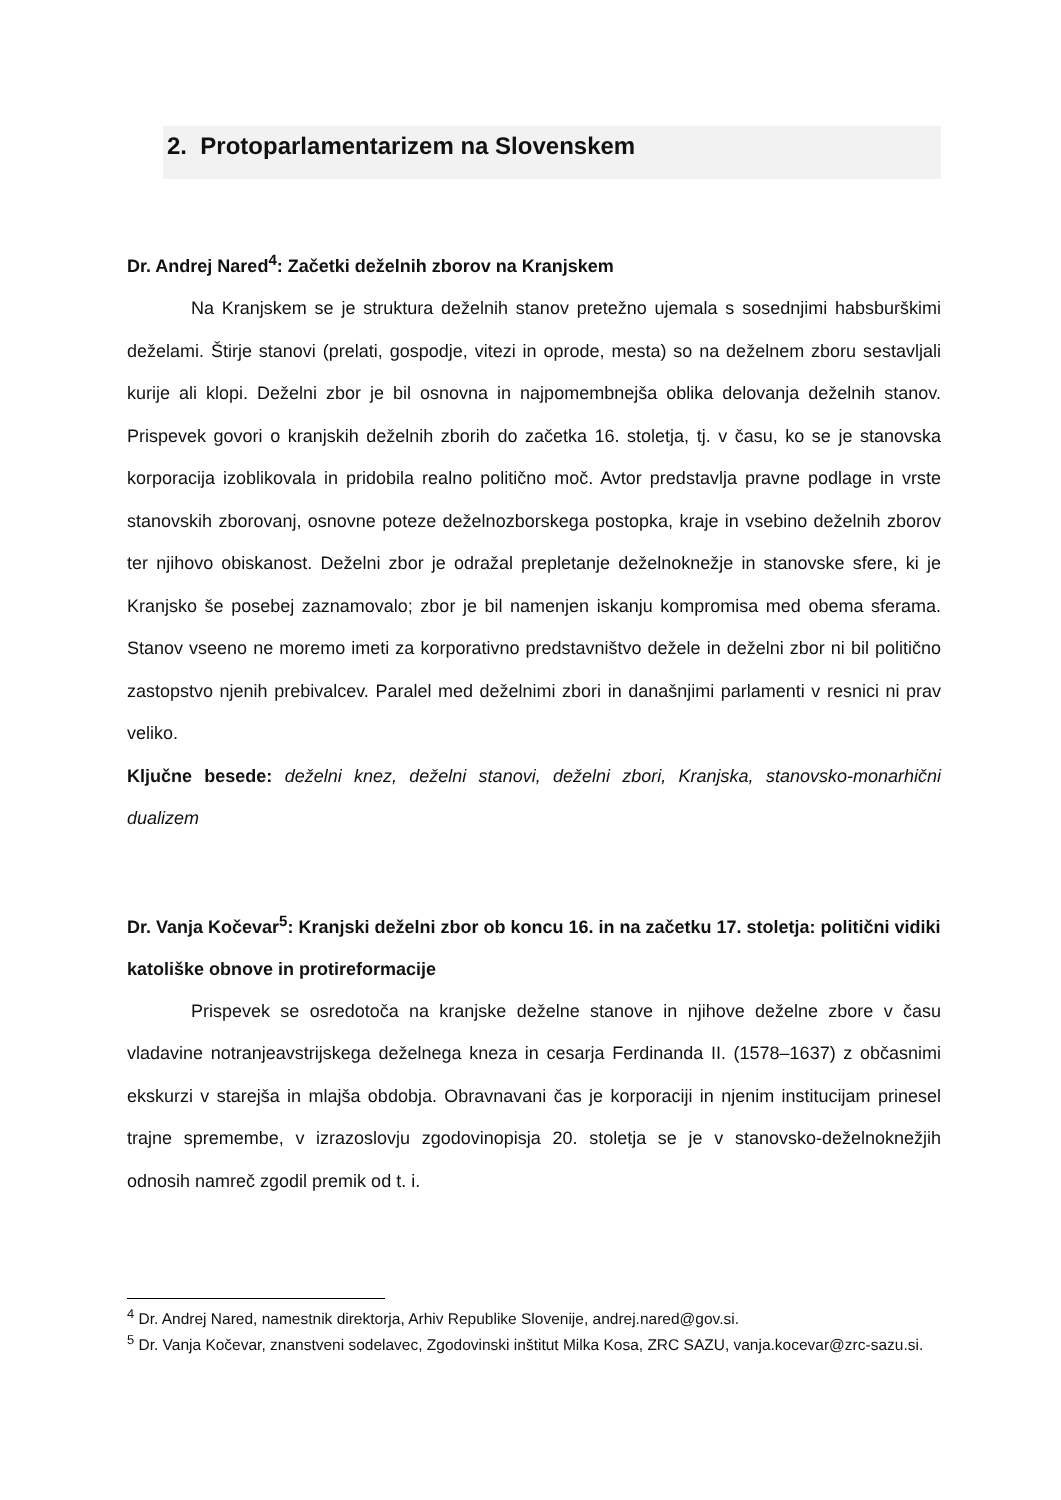2. Protoparlamentarizem na Slovenskem
Dr. Andrej Nared<sup>4</sup>: Začetki deželnih zborov na Kranjskem
Na Kranjskem se je struktura deželnih stanov pretežno ujemala s sosednjimi habsburškimi deželami. Štirje stanovi (prelati, gospodje, vitezi in oprode, mesta) so na deželnem zboru sestavljali kurije ali klopi. Deželni zbor je bil osnovna in najpomembnejša oblika delovanja deželnih stanov. Prispevek govori o kranjskih deželnih zborih do začetka 16. stoletja, tj. v času, ko se je stanovska korporacija izoblikovala in pridobila realno politično moč. Avtor predstavlja pravne podlage in vrste stanovskih zborovanj, osnovne poteze deželnozborskega postopka, kraje in vsebino deželnih zborov ter njihovo obiskanost. Deželni zbor je odražal prepletanje deželnoknežje in stanovske sfere, ki je Kranjsko še posebej zaznamovalo; zbor je bil namenjen iskanju kompromisa med obema sferama. Stanov vseeno ne moremo imeti za korporativno predstavništvo dežele in deželni zbor ni bil politično zastopstvo njenih prebivalcev. Paralel med deželnimi zbori in današnjimi parlamenti v resnici ni prav veliko.
Ključne besede: deželni knez, deželni stanovi, deželni zbori, Kranjska, stanovsko-monarhični dualizem
Dr. Vanja Kočevar<sup>5</sup>: Kranjski deželni zbor ob koncu 16. in na začetku 17. stoletja: politični vidiki katoliške obnove in protireformacije
Prispevek se osredotoča na kranjske deželne stanove in njihove deželne zbore v času vladavine notranjeavstrijskega deželnega kneza in cesarja Ferdinanda II. (1578–1637) z občasnimi ekskurzi v starejša in mlajša obdobja. Obravnavani čas je korporaciji in njenim institucijam prinesel trajne spremembe, v izrazoslovju zgodovinopisja 20. stoletja se je v stanovsko-deželnoknežjih odnosih namreč zgodil premik od t. i.
<sup>4</sup> Dr. Andrej Nared, namestnik direktorja, Arhiv Republike Slovenije, andrej.nared@gov.si.
<sup>5</sup> Dr. Vanja Kočevar, znanstveni sodelavec, Zgodovinski inštitut Milka Kosa, ZRC SAZU, vanja.kocevar@zrc-sazu.si.